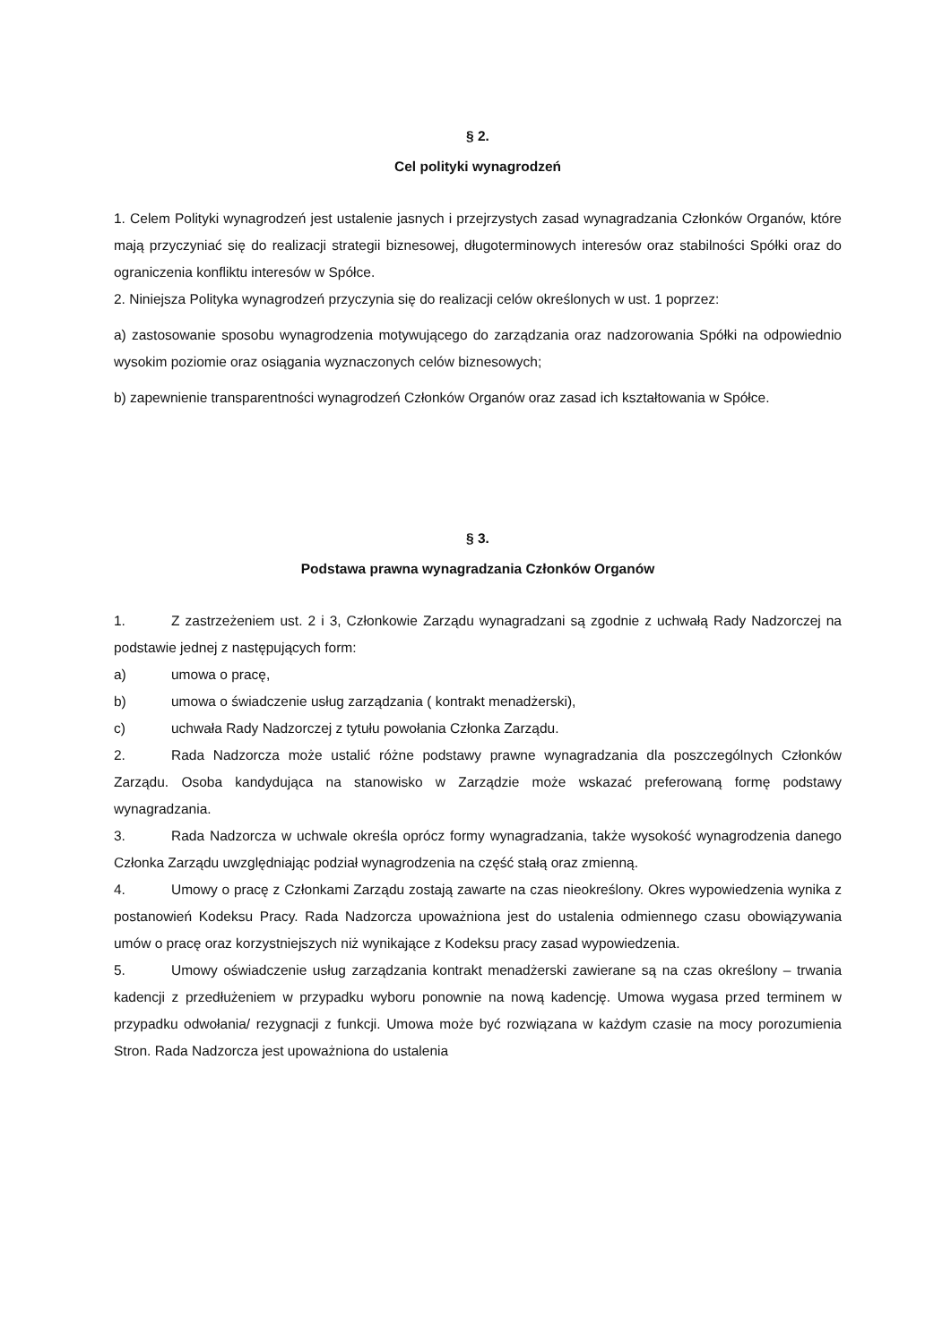§ 2.
Cel polityki wynagrodzeń
1. Celem Polityki wynagrodzeń jest ustalenie jasnych i przejrzystych zasad wynagradzania Członków Organów, które mają przyczyniać się do realizacji strategii biznesowej, długoterminowych interesów oraz stabilności Spółki oraz do ograniczenia konfliktu interesów w Spółce.
2. Niniejsza Polityka wynagrodzeń przyczynia się do realizacji celów określonych w ust. 1 poprzez:
a) zastosowanie sposobu wynagrodzenia motywującego do zarządzania oraz nadzorowania Spółki na odpowiednio wysokim poziomie oraz osiągania wyznaczonych celów biznesowych;
b) zapewnienie transparentności wynagrodzeń Członków Organów oraz zasad ich kształtowania w Spółce.
§ 3.
Podstawa prawna wynagradzania Członków Organów
1. Z zastrzeżeniem ust. 2 i 3, Członkowie Zarządu wynagradzani są zgodnie z uchwałą Rady Nadzorczej na podstawie jednej z następujących form:
a) umowa o pracę,
b) umowa o świadczenie usług zarządzania ( kontrakt menadżerski),
c) uchwała Rady Nadzorczej z tytułu powołania Członka Zarządu.
2. Rada Nadzorcza może ustalić różne podstawy prawne wynagradzania dla poszczególnych Członków Zarządu. Osoba kandydująca na stanowisko w Zarządzie może wskazać preferowaną formę podstawy wynagradzania.
3. Rada Nadzorcza w uchwale określa oprócz formy wynagradzania, także wysokość wynagrodzenia danego Członka Zarządu uwzględniając podział wynagrodzenia na część stałą oraz zmienną.
4. Umowy o pracę z Członkami Zarządu zostają zawarte na czas nieokreślony. Okres wypowiedzenia wynika z postanowień Kodeksu Pracy. Rada Nadzorcza upoważniona jest do ustalenia odmiennego czasu obowiązywania umów o pracę oraz korzystniejszych niż wynikające z Kodeksu pracy zasad wypowiedzenia.
5. Umowy oświadczenie usług zarządzania kontrakt menadżerski zawierane są na czas określony – trwania kadencji z przedłużeniem w przypadku wyboru ponownie na nową kadencję. Umowa wygasa przed terminem w przypadku odwołania/ rezygnacji z funkcji. Umowa może być rozwiązana w każdym czasie na mocy porozumienia Stron. Rada Nadzorcza jest upoważniona do ustalenia